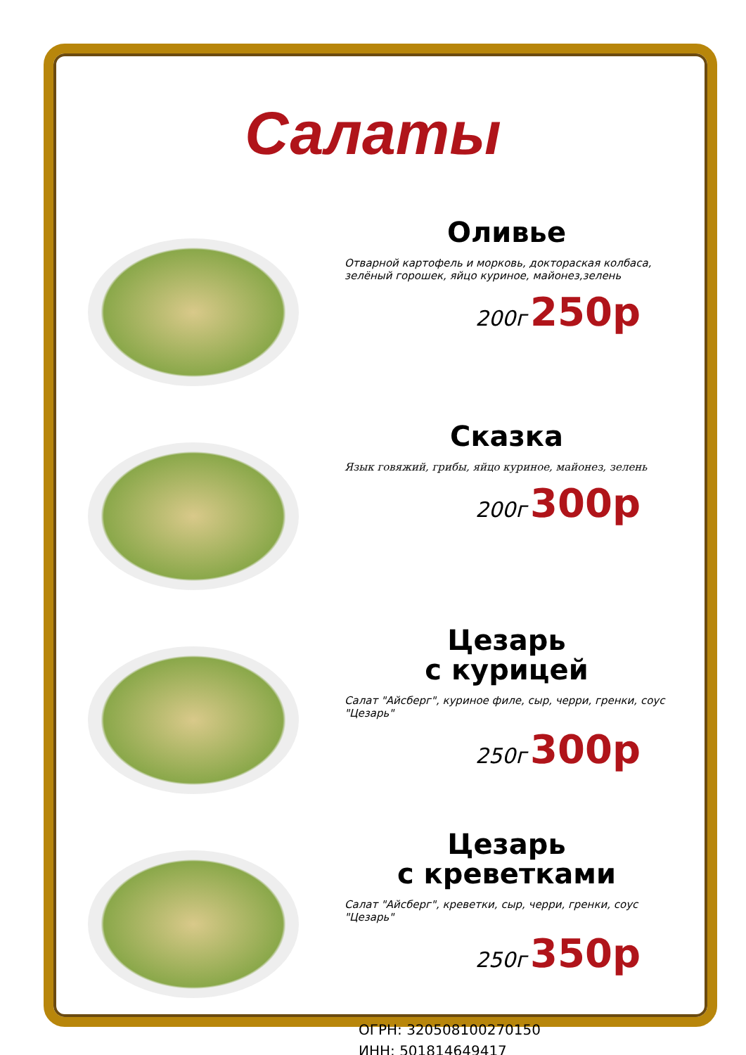Салаты
Оливье
Отварной картофель и морковь, доктораская колбаса, зелёный горошек, яйцо куриное, майонез,зелень
200г 250р
Сказка
Язык говяжий, грибы, яйцо куриное, майонез, зелень
200г 300р
Цезарь
с курицей
Салат "Айсберг", куриное филе, сыр, черри, гренки, соус "Цезарь"
250г 300р
Цезарь
с креветками
Салат "Айсберг", креветки, сыр, черри, гренки, соус "Цезарь"
250г 350р
ОГРН: 320508100270150
ИНН: 501814649417